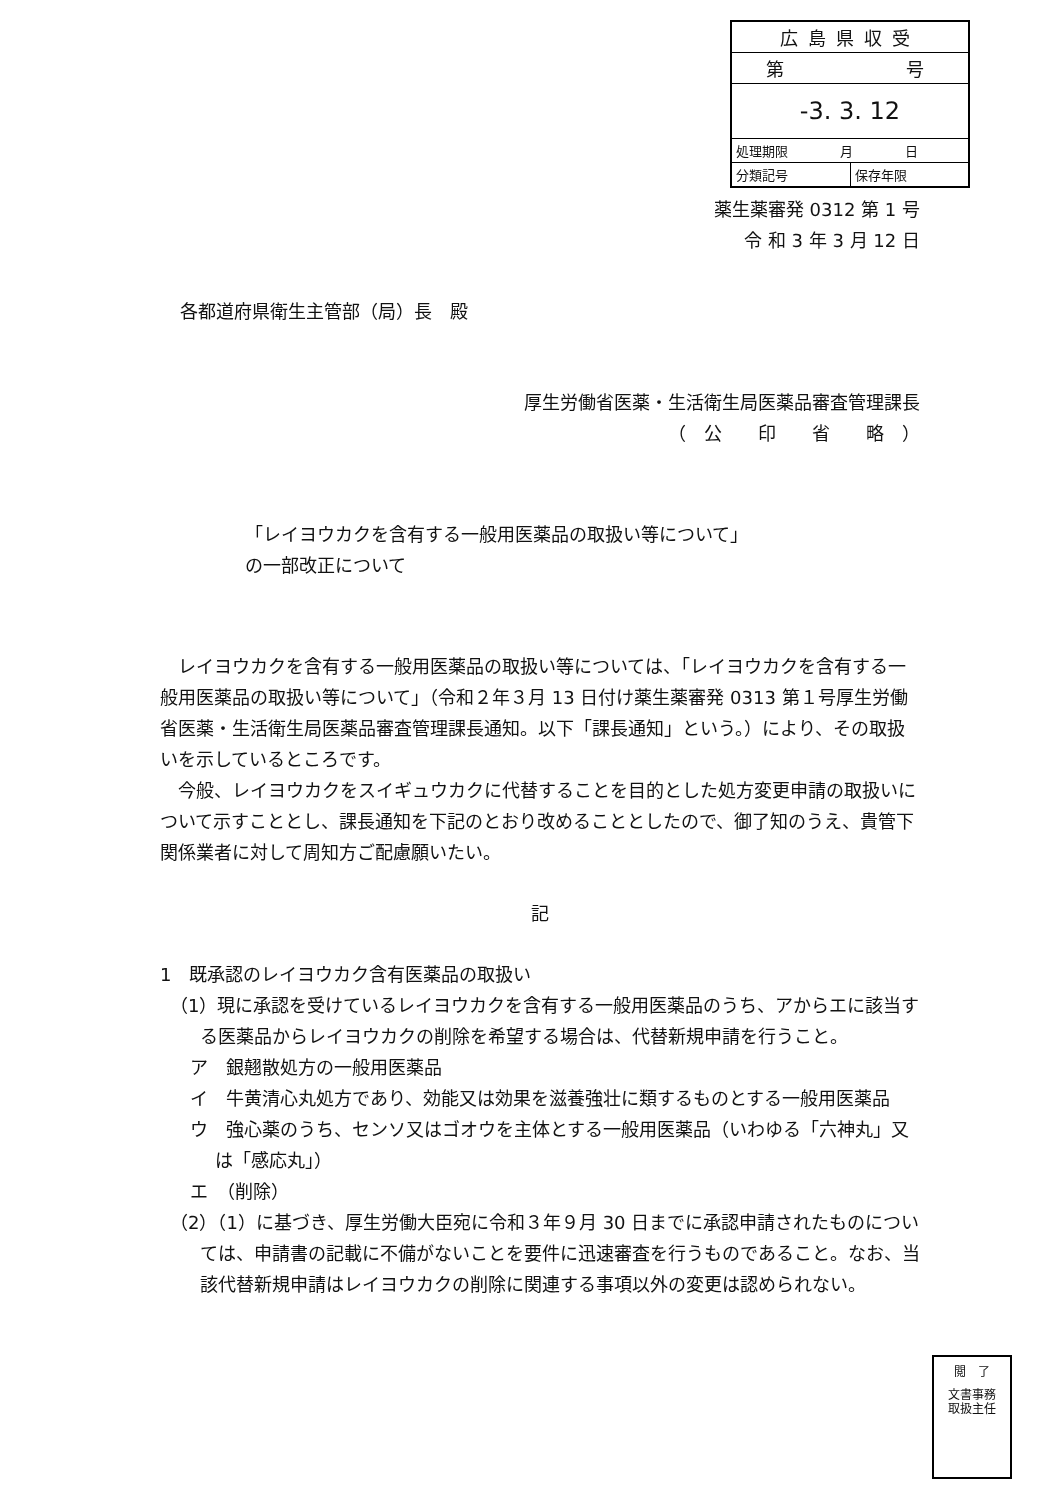| 広島県収受 | |
| 第 号 | |
| -3. 3. 12 | |
| 処理期限 月 日 | |
| 分類記号 | 保存年限 |
薬生薬審発 0312 第 1 号
令 和 3 年 3 月 12 日
各都道府県衛生主管部（局）長　殿
厚生労働省医薬・生活衛生局医薬品審査管理課長
（　公　　印　　省　　略　）
「レイヨウカクを含有する一般用医薬品の取扱い等について」
の一部改正について
　レイヨウカクを含有する一般用医薬品の取扱い等については、「レイヨウカクを含有する一般用医薬品の取扱い等について」（令和２年３月 13 日付け薬生薬審発 0313 第１号厚生労働省医薬・生活衛生局医薬品審査管理課長通知。以下「課長通知」という。）により、その取扱いを示しているところです。
　今般、レイヨウカクをスイギュウカクに代替することを目的とした処方変更申請の取扱いについて示すこととし、課長通知を下記のとおり改めることとしたので、御了知のうえ、貴管下関係業者に対して周知方ご配慮願いたい。
記
1　既承認のレイヨウカク含有医薬品の取扱い
（1）現に承認を受けているレイヨウカクを含有する一般用医薬品のうち、アからエに該当する医薬品からレイヨウカクの削除を希望する場合は、代替新規申請を行うこと。
ア　銀翹散処方の一般用医薬品
イ　牛黄清心丸処方であり、効能又は効果を滋養強壮に類するものとする一般用医薬品
ウ　強心薬のうち、センソ又はゴオウを主体とする一般用医薬品（いわゆる「六神丸」又は「感応丸」）
エ　（削除）
（2）（1）に基づき、厚生労働大臣宛に令和３年９月 30 日までに承認申請されたものについては、申請書の記載に不備がないことを要件に迅速審査を行うものであること。なお、当該代替新規申請はレイヨウカクの削除に関連する事項以外の変更は認められない。
閲　了
文書事務
取扱主任